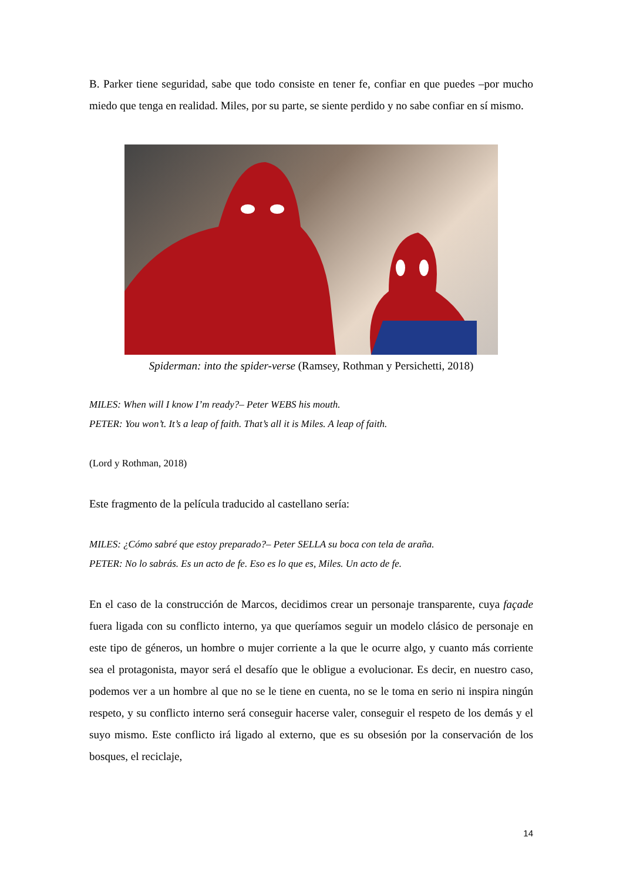B. Parker tiene seguridad, sabe que todo consiste en tener fe, confiar en que puedes –por mucho miedo que tenga en realidad. Miles, por su parte, se siente perdido y no sabe confiar en sí mismo.
Spiderman: into the spider-verse (Ramsey, Rothman y Persichetti, 2018)
MILES: When will I know I’m ready?– Peter WEBS his mouth.
PETER: You won’t. It’s a leap of faith. That’s all it is Miles. A leap of faith.
(Lord y Rothman, 2018)
Este fragmento de la película traducido al castellano sería:
MILES: ¿Cómo sabré que estoy preparado?– Peter SELLA su boca con tela de araña.
PETER: No lo sabrás. Es un acto de fe. Eso es lo que es, Miles. Un acto de fe.
En el caso de la construcción de Marcos, decidimos crear un personaje transparente, cuya façade fuera ligada con su conflicto interno, ya que queríamos seguir un modelo clásico de personaje en este tipo de géneros, un hombre o mujer corriente a la que le ocurre algo, y cuanto más corriente sea el protagonista, mayor será el desafío que le obligue a evolucionar. Es decir, en nuestro caso, podemos ver a un hombre al que no se le tiene en cuenta, no se le toma en serio ni inspira ningún respeto, y su conflicto interno será conseguir hacerse valer, conseguir el respeto de los demás y el suyo mismo. Este conflicto irá ligado al externo, que es su obsesión por la conservación de los bosques, el reciclaje,
14